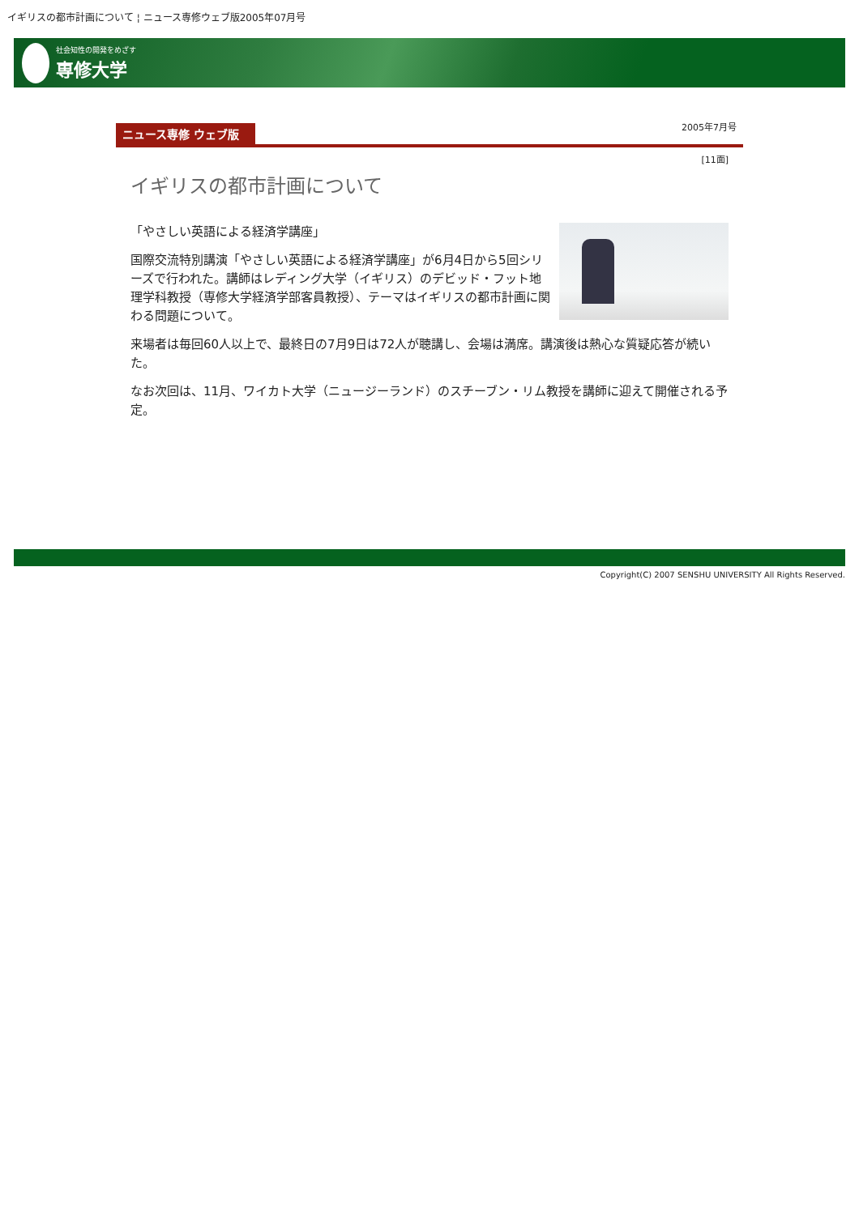イギリスの都市計画について ¦ ニュース専修ウェブ版2005年07月号
社会知性の開発をめざす
専修大学
ニュース専修 ウェブ版 2005年7月号
[11面]
イギリスの都市計画について
「やさしい英語による経済学講座」
国際交流特別講演「やさしい英語による経済学講座」が6月4日から5回シリーズで行われた。講師はレディング大学（イギリス）のデビッド・フット地理学科教授（専修大学経済学部客員教授）、テーマはイギリスの都市計画に関わる問題について。
来場者は毎回60人以上で、最終日の7月9日は72人が聴講し、会場は満席。講演後は熱心な質疑応答が続いた。
なお次回は、11月、ワイカト大学（ニュージーランド）のスチーブン・リム教授を講師に迎えて開催される予定。
Copyright(C) 2007 SENSHU UNIVERSITY All Rights Reserved.